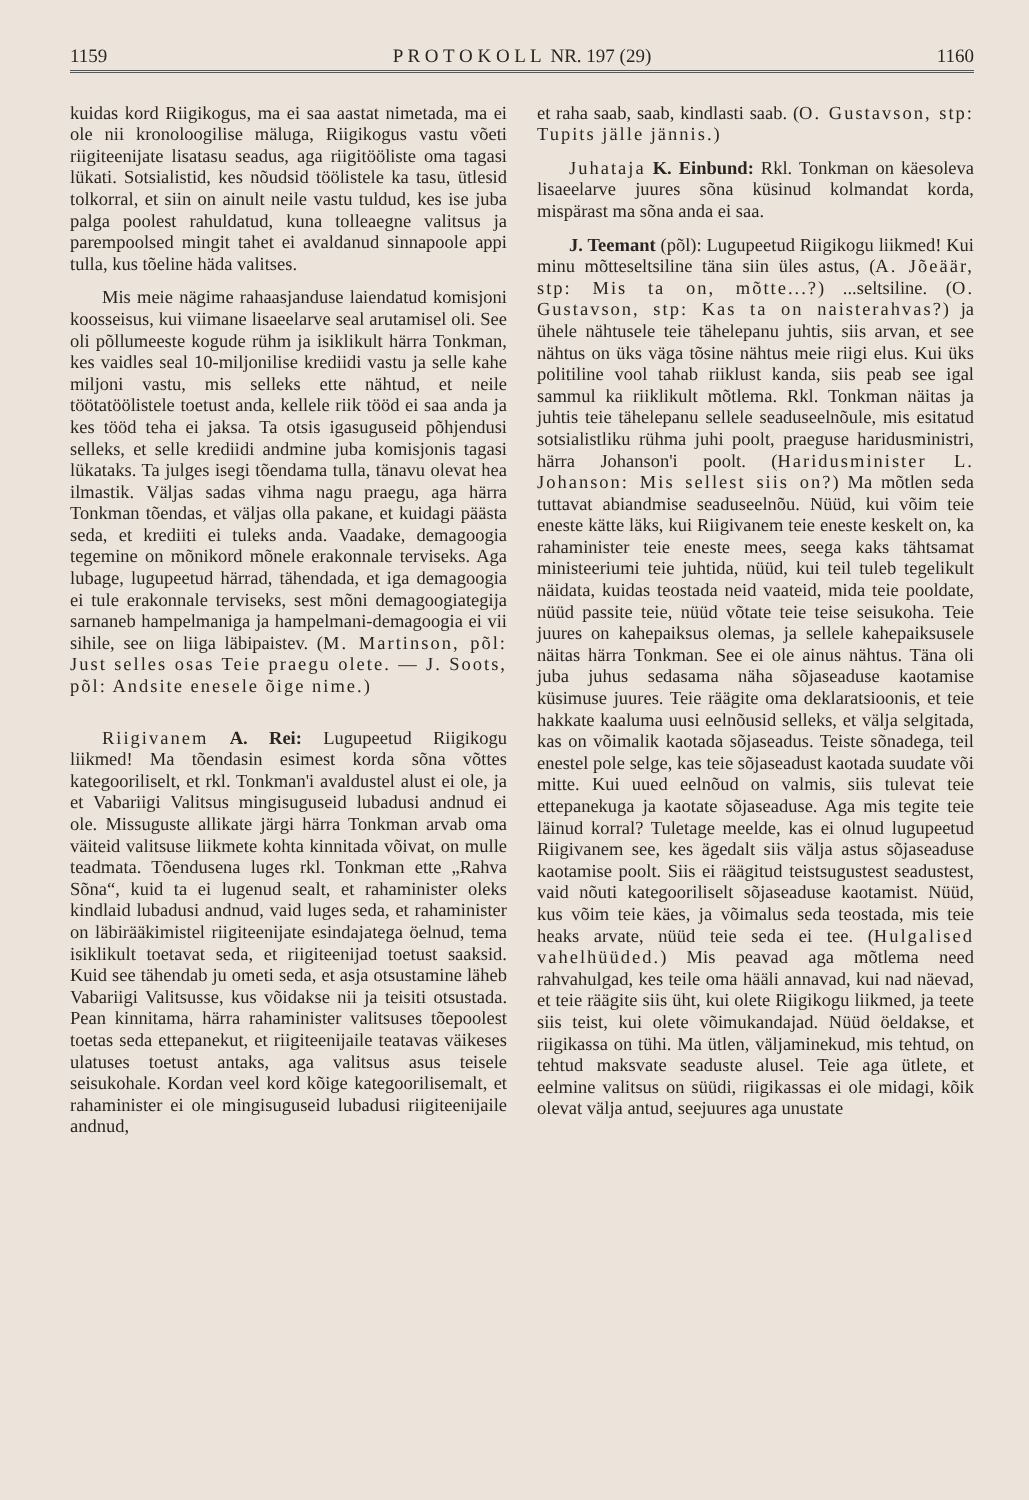1159 P R O T O K O L L NR. 197 (29) 1160
kuidas kord Riigikogus, ma ei saa aastat nimetada, ma ei ole nii kronoloogilise mäluga, Riigikogus vastu võeti riigiteenijate lisatasu seadus, aga riigitööliste oma tagasi lükati. Sotsialistid, kes nõudsid töölistele ka tasu, ütlesid tolkorral, et siin on ainult neile vastu tuldud, kes ise juba palga poolest rahuldatud, kuna tolleaegne valitsus ja parempoolsed mingit tahet ei avaldanud sinnapoole appi tulla, kus tõeline häda valitses.
Mis meie nägime rahaasjanduse laiendatud komisjoni koosseisus, kui viimane lisaeelarve seal arutamisel oli. See oli põllumeeste kogude rühm ja isiklikult härra Tonkman, kes vaidles seal 10-miljonilise krediidi vastu ja selle kahe miljoni vastu, mis selleks ette nähtud, et neile töötatöölistele toetust anda, kellele riik tööd ei saa anda ja kes tööd teha ei jaksa. Ta otsis igasuguseid põhjendusi selleks, et selle krediidi andmine juba komisjonis tagasi lükataks. Ta julges isegi tõendama tulla, tänavu olevat hea ilmastik. Väljas sadas vihma nagu praegu, aga härra Tonkman tõendas, et väljas olla pakane, et kuidagi päästa seda, et krediiti ei tuleks anda. Vaadake, demagoogia tegemine on mõnikord mõnele erakonnale terviseks. Aga lubage, lugupeetud härrad, tähendada, et iga demagoogia ei tule erakonnale terviseks, sest mõni demagoogiategija sarnaneb hampelmaniga ja hampelmani-demagoogia ei vii sihile, see on liiga läbipaistev. (M. Martinson, põl: Just selles osas Teie praegu olete. — J. Soots, põl: Andsite enesele õige nime.)
Riigivanem A. Rei: Lugupeetud Riigikogu liikmed! Ma tõendasin esimest korda sõna võttes kategooriliselt, et rkl. Tonkman'i avaldustel alust ei ole, ja et Vabariigi Valitsus mingisuguseid lubadusi andnud ei ole. Missuguste allikate järgi härra Tonkman arvab oma väiteid valitsuse liikmete kohta kinnitada võivat, on mulle teadmata. Tõendusena luges rkl. Tonkman ette „Rahva Sõna“, kuid ta ei lugenud sealt, et rahaminister oleks kindlaid lubadusi andnud, vaid luges seda, et rahaminister on läbirääkimistel riigiteenijate esindajatega öelnud, tema isiklikult toetavat seda, et riigiteenijad toetust saaksid. Kuid see tähendab ju ometi seda, et asja otsustamine läheb Vabariigi Valitsusse, kus võidakse nii ja teisiti otsustada. Pean kinnitama, härra rahaminister valitsuses tõepoolest toetas seda ettepanekut, et riigiteenijaile teatavas väikeses ulatuses toetust antaks, aga valitsus asus teisele seisukohale. Kordan veel kord kõige kategoorilisemalt, et rahaminister ei ole mingisuguseid lubadusi riigiteenijaile andnud,
et raha saab, saab, kindlasti saab. (O. Gustavson, stp: Tupits jälle jännis.)
Juhataja K. Einbund: Rkl. Tonkman on käesoleva lisaeelarve juures sõna küsinud kolmandat korda, mispärast ma sõna anda ei saa.
J. Teemant (põl): Lugupeetud Riigikogu liikmed! Kui minu mõtteseltsiline täna siin üles astus, (A. Jõeäär, stp: Mis ta on, mõtte...?) ...seltsiline. (O. Gustavson, stp: Kas ta on naisterahvas?) ja ühele nähtusele teie tähelepanu juhtis, siis arvan, et see nähtus on üks väga tõsine nähtus meie riigi elus. Kui üks politiline vool tahab riiklust kanda, siis peab see igal sammul ka riiklikult mõtlema. Rkl. Tonkman näitas ja juhtis teie tähelepanu sellele seaduseelnõule, mis esitatud sotsialistliku rühma juhi poolt, praeguse haridusministri, härra Johanson'i poolt. (Haridusminister L. Johanson: Mis sellest siis on?) Ma mõtlen seda tuttavat abiandmise seaduseelnõu. Nüüd, kui võim teie eneste kätte läks, kui Riigivanem teie eneste keskelt on, ka rahaminister teie eneste mees, seega kaks tähtsamat ministeeriumi teie juhtida, nüüd, kui teil tuleb tegelikult näidata, kuidas teostada neid vaateid, mida teie pooldate, nüüd passite teie, nüüd võtate teie teise seisukoha. Teie juures on kahepaiksus olemas, ja sellele kahepaiksusele näitas härra Tonkman. See ei ole ainus nähtus. Täna oli juba juhus sedasama näha sõjaseaduse kaotamise küsimuse juures. Teie räägite oma deklaratsioonis, et teie hakkate kaaluma uusi eelnõusid selleks, et välja selgitada, kas on võimalik kaotada sõjaseadus. Teiste sõnadega, teil enestel pole selge, kas teie sõjaseadust kaotada suudate või mitte. Kui uued eelnõud on valmis, siis tulevat teie ettepanekuga ja kaotate sõjaseaduse. Aga mis tegite teie läinud korral? Tuletage meelde, kas ei olnud lugupeetud Riigivanem see, kes ägedalt siis välja astus sõjaseaduse kaotamise poolt. Siis ei räägitud teistsugustest seadustest, vaid nõuti kategooriliselt sõjaseaduse kaotamist. Nüüd, kus võim teie käes, ja võimalus seda teostada, mis teie heaks arvate, nüüd teie seda ei tee. (Hulgalised vahelhüüded.) Mis peavad aga mõtlema need rahvahulgad, kes teile oma hääli annavad, kui nad näevad, et teie räägite siis üht, kui olete Riigikogu liikmed, ja teete siis teist, kui olete võimukandajad. Nüüd öeldakse, et riigikassa on tühi. Ma ütlen, väljaminekud, mis tehtud, on tehtud maksvate seaduste alusel. Teie aga ütlete, et eelmine valitsus on süüdi, riigikassas ei ole midagi, kõik olevat välja antud, seejuures aga unustate